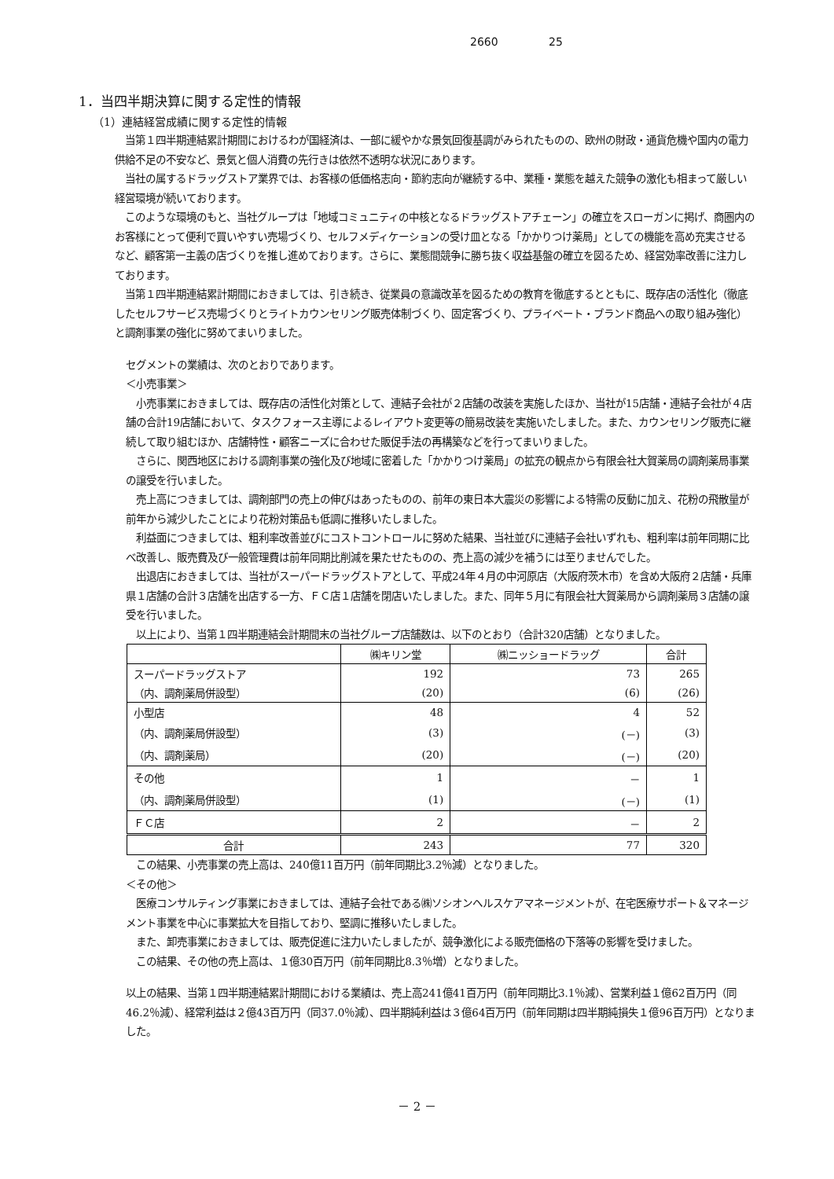2660 25
1．当四半期決算に関する定性的情報
（1）連結経営成績に関する定性的情報
　当第１四半期連結累計期間におけるわが国経済は、一部に緩やかな景気回復基調がみられたものの、欧州の財政・通貨危機や国内の電力供給不足の不安など、景気と個人消費の先行きは依然不透明な状況にあります。
　当社の属するドラッグストア業界では、お客様の低価格志向・節約志向が継続する中、業種・業態を越えた競争の激化も相まって厳しい経営環境が続いております。
　このような環境のもと、当社グループは「地域コミュニティの中核となるドラッグストアチェーン」の確立をスローガンに掲げ、商圏内のお客様にとって便利で買いやすい売場づくり、セルフメディケーションの受け皿となる「かかりつけ薬局」としての機能を高め充実させるなど、顧客第一主義の店づくりを推し進めております。さらに、業態間競争に勝ち抜く収益基盤の確立を図るため、経営効率改善に注力しております。
　当第１四半期連結累計期間におきましては、引き続き、従業員の意識改革を図るための教育を徹底するとともに、既存店の活性化（徹底したセルフサービス売場づくりとライトカウンセリング販売体制づくり、固定客づくり、プライベート・ブランド商品への取り組み強化）と調剤事業の強化に努めてまいりました。
セグメントの業績は、次のとおりであります。
＜小売事業＞
　小売事業におきましては、既存店の活性化対策として、連結子会社が２店舗の改装を実施したほか、当社が15店舗・連結子会社が４店舗の合計19店舗において、タスクフォース主導によるレイアウト変更等の簡易改装を実施いたしました。また、カウンセリング販売に継続して取り組むほか、店舗特性・顧客ニーズに合わせた販促手法の再構築などを行ってまいりました。
　さらに、関西地区における調剤事業の強化及び地域に密着した「かかりつけ薬局」の拡充の観点から有限会社大賀薬局の調剤薬局事業の譲受を行いました。
　売上高につきましては、調剤部門の売上の伸びはあったものの、前年の東日本大震災の影響による特需の反動に加え、花粉の飛散量が前年から減少したことにより花粉対策品も低調に推移いたしました。
　利益面につきましては、粗利率改善並びにコストコントロールに努めた結果、当社並びに連結子会社いずれも、粗利率は前年同期に比べ改善し、販売費及び一般管理費は前年同期比削減を果たせたものの、売上高の減少を補うには至りませんでした。
　出退店におきましては、当社がスーパードラッグストアとして、平成24年４月の中河原店（大阪府茨木市）を含め大阪府２店舗・兵庫県１店舗の合計３店舗を出店する一方、ＦＣ店１店舗を閉店いたしました。また、同年５月に有限会社大賀薬局から調剤薬局３店舗の譲受を行いました。
　以上により、当第１四半期連結会計期間末の当社グループ店舗数は、以下のとおり（合計320店舗）となりました。
| | ㈱キリン堂 | ㈱ニッショードラッグ | 合計 |
| --- | --- | --- | --- |
| スーパードラッグストア | 192 | 73 | 265 |
| （内、調剤薬局併設型） | (20) | (6) | (26) |
| 小型店 | 48 | 4 | 52 |
| （内、調剤薬局併設型） | (3) | (－) | (3) |
| （内、調剤薬局） | (20) | (－) | (20) |
| その他 | 1 | － | 1 |
| （内、調剤薬局併設型） | (1) | (－) | (1) |
| ＦＣ店 | 2 | － | 2 |
| 合計 | 243 | 77 | 320 |
　この結果、小売事業の売上高は、240億11百万円（前年同期比3.2％減）となりました。
＜その他＞
　医療コンサルティング事業におきましては、連結子会社である㈱ソシオンヘルスケアマネージメントが、在宅医療サポート＆マネージメント事業を中心に事業拡大を目指しており、堅調に推移いたしました。
　また、卸売事業におきましては、販売促進に注力いたしましたが、競争激化による販売価格の下落等の影響を受けました。
　この結果、その他の売上高は、１億30百万円（前年同期比8.3％増）となりました。
以上の結果、当第１四半期連結累計期間における業績は、売上高241億41百万円（前年同期比3.1％減）、営業利益１億62百万円（同46.2％減）、経常利益は２億43百万円（同37.0％減）、四半期純利益は３億64百万円（前年同期は四半期純損失１億96百万円）となりました。
－ 2 －